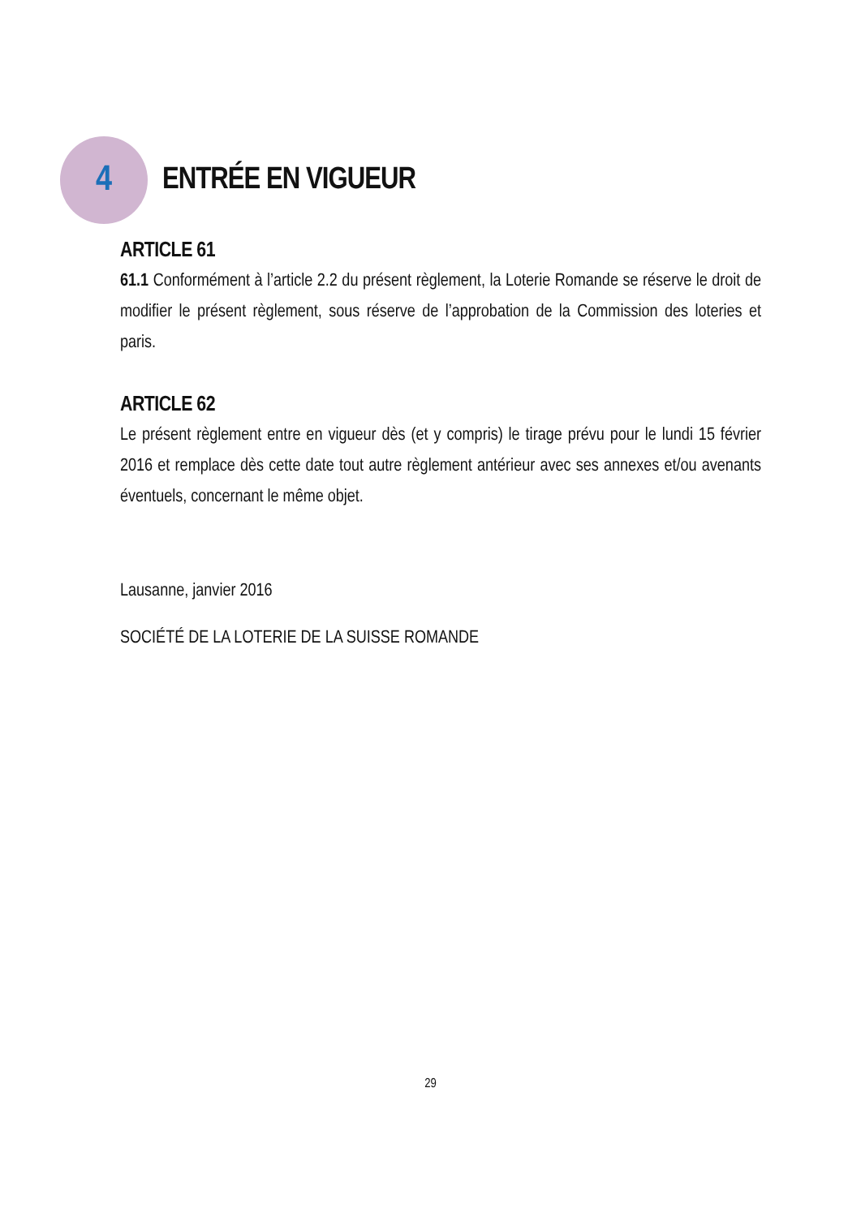4
ENTRÉE EN VIGUEUR
ARTICLE 61
61.1 Conformément à l’article 2.2 du présent règlement, la Loterie Romande se réserve le droit de modifier le présent règlement, sous réserve de l’approbation de la Commission des loteries et paris.
ARTICLE 62
Le présent règlement entre en vigueur dès (et y compris) le tirage prévu pour le lundi 15 février 2016 et remplace dès cette date tout autre règlement antérieur avec ses annexes et/ou avenants éventuels, concernant le même objet.
Lausanne, janvier 2016
SOCIÉTÉ DE LA LOTERIE DE LA SUISSE ROMANDE
29